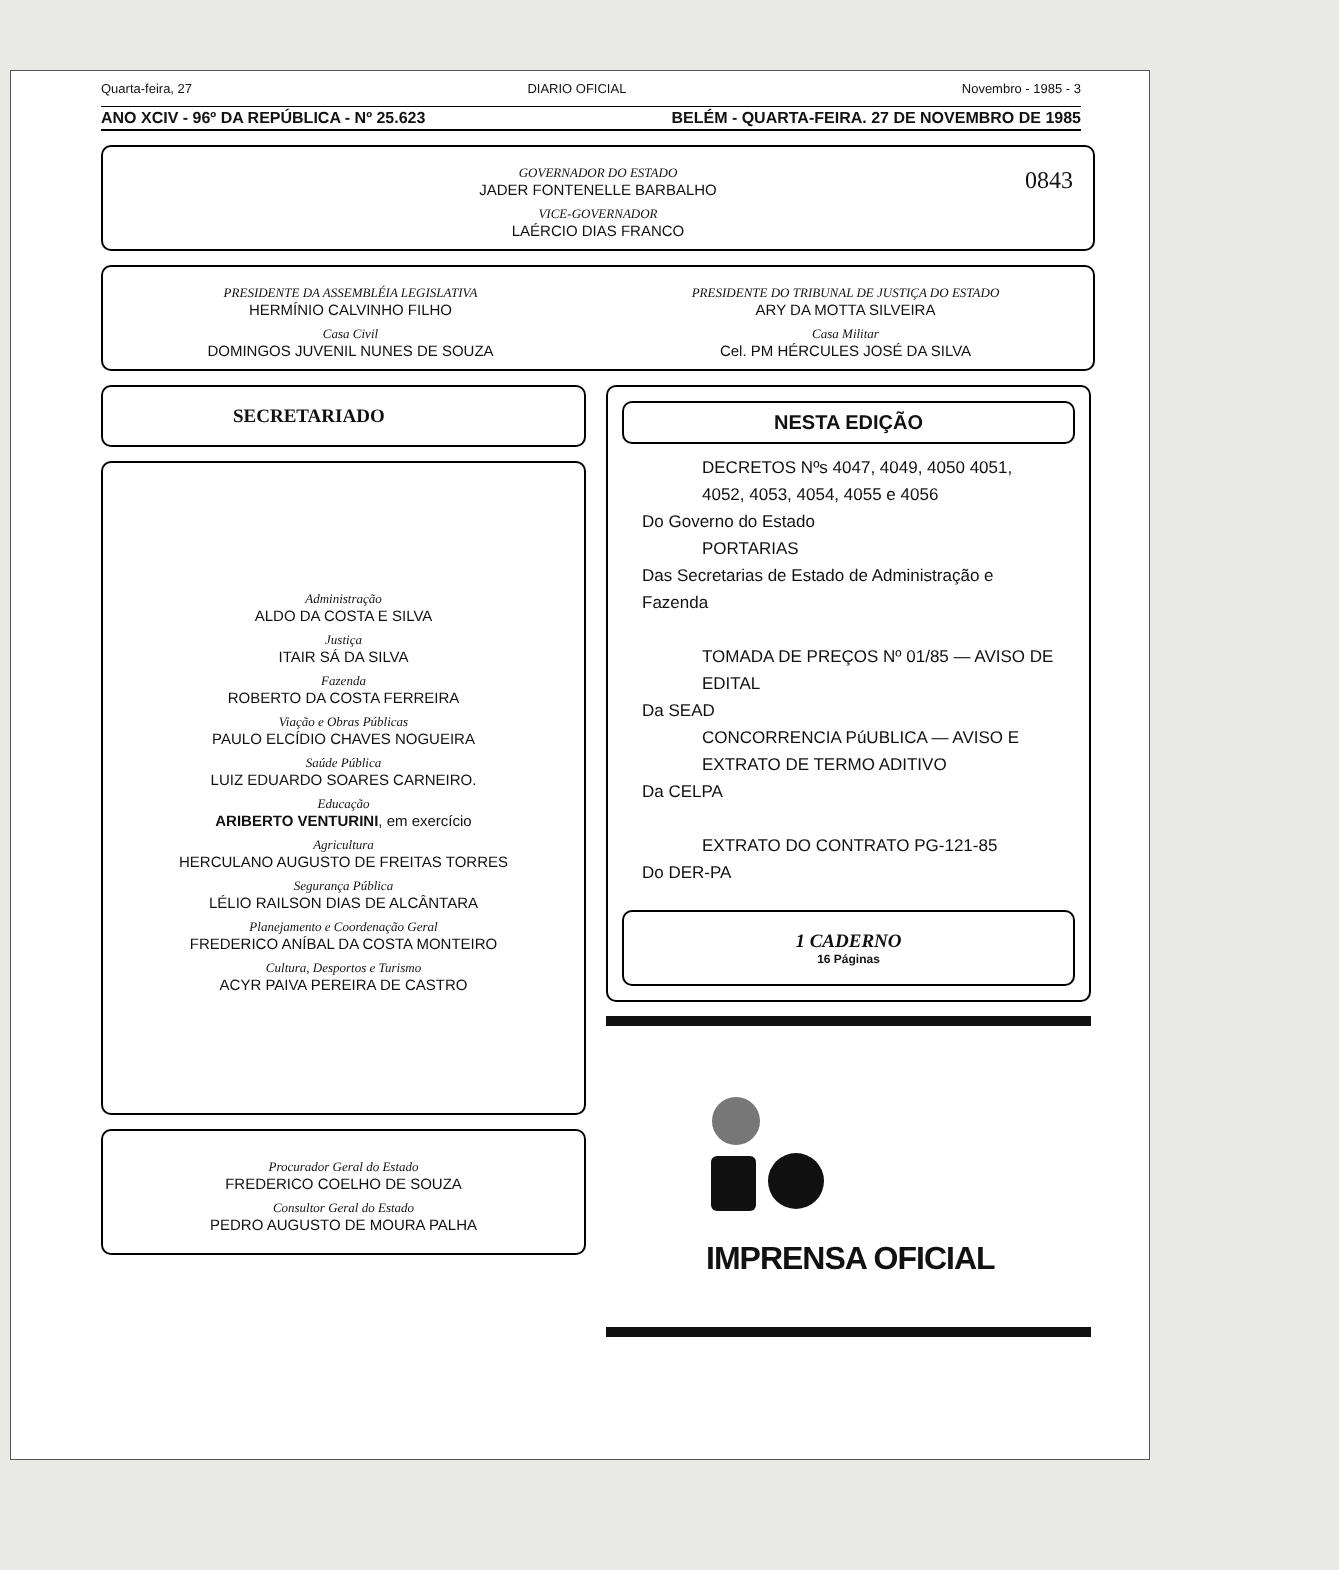Quarta-feira, 27 DIARIO OFICIAL Novembro - 1985 - 3
ANO XCIV - 96º DA REPÚBLICA - Nº 25.623 BELÉM - QUARTA-FEIRA. 27 DE NOVEMBRO DE 1985
GOVERNADOR DO ESTADO
JADER FONTENELLE BARBALHO
VICE-GOVERNADOR
LAÉRCIO DIAS FRANCO
0843
PRESIDENTE DA ASSEMBLÉIA LEGISLATIVA
HERMÍNIO CALVINHO FILHO
Casa Civil
DOMINGOS JUVENIL NUNES DE SOUZA
PRESIDENTE DO TRIBUNAL DE JUSTIÇA DO ESTADO
ARY DA MOTTA SILVEIRA
Casa Militar
Cel. PM HÉRCULES JOSÉ DA SILVA
SECRETARIADO
Administração
ALDO DA COSTA E SILVA
Justiça
ITAIR SÁ DA SILVA
Fazenda
ROBERTO DA COSTA FERREIRA
Viação e Obras Públicas
PAULO ELCÍDIO CHAVES NOGUEIRA
Saúde Pública
LUIZ EDUARDO SOARES CARNEIRO.
Educação
ARIBERTO VENTURINI, em exercício
Agricultura
HERCULANO AUGUSTO DE FREITAS TORRES
Segurança Pública
LÉLIO RAILSON DIAS DE ALCÂNTARA
Planejamento e Coordenação Geral
FREDERICO ANÍBAL DA COSTA MONTEIRO
Cultura, Desportos e Turismo
ACYR PAIVA PEREIRA DE CASTRO
Procurador Geral do Estado
FREDERICO COELHO DE SOUZA
Consultor Geral do Estado
PEDRO AUGUSTO DE MOURA PALHA
NESTA EDIÇÃO
DECRETOS Nºs 4047, 4049, 4050 4051, 4052, 4053, 4054, 4055 e 4056
Do Governo do Estado
PORTARIAS
Das Secretarias de Estado de Administração e Fazenda
TOMADA DE PREÇOS Nº 01/85 — AVISO DE EDITAL
Da SEAD
CONCORRENCIA PúUBLICA — AVISO E EXTRATO DE TERMO ADITIVO
Da CELPA
EXTRATO DO CONTRATO PG-121-85
Do DER-PA
1 CADERNO
16 Páginas
IMPRENSA OFICIAL